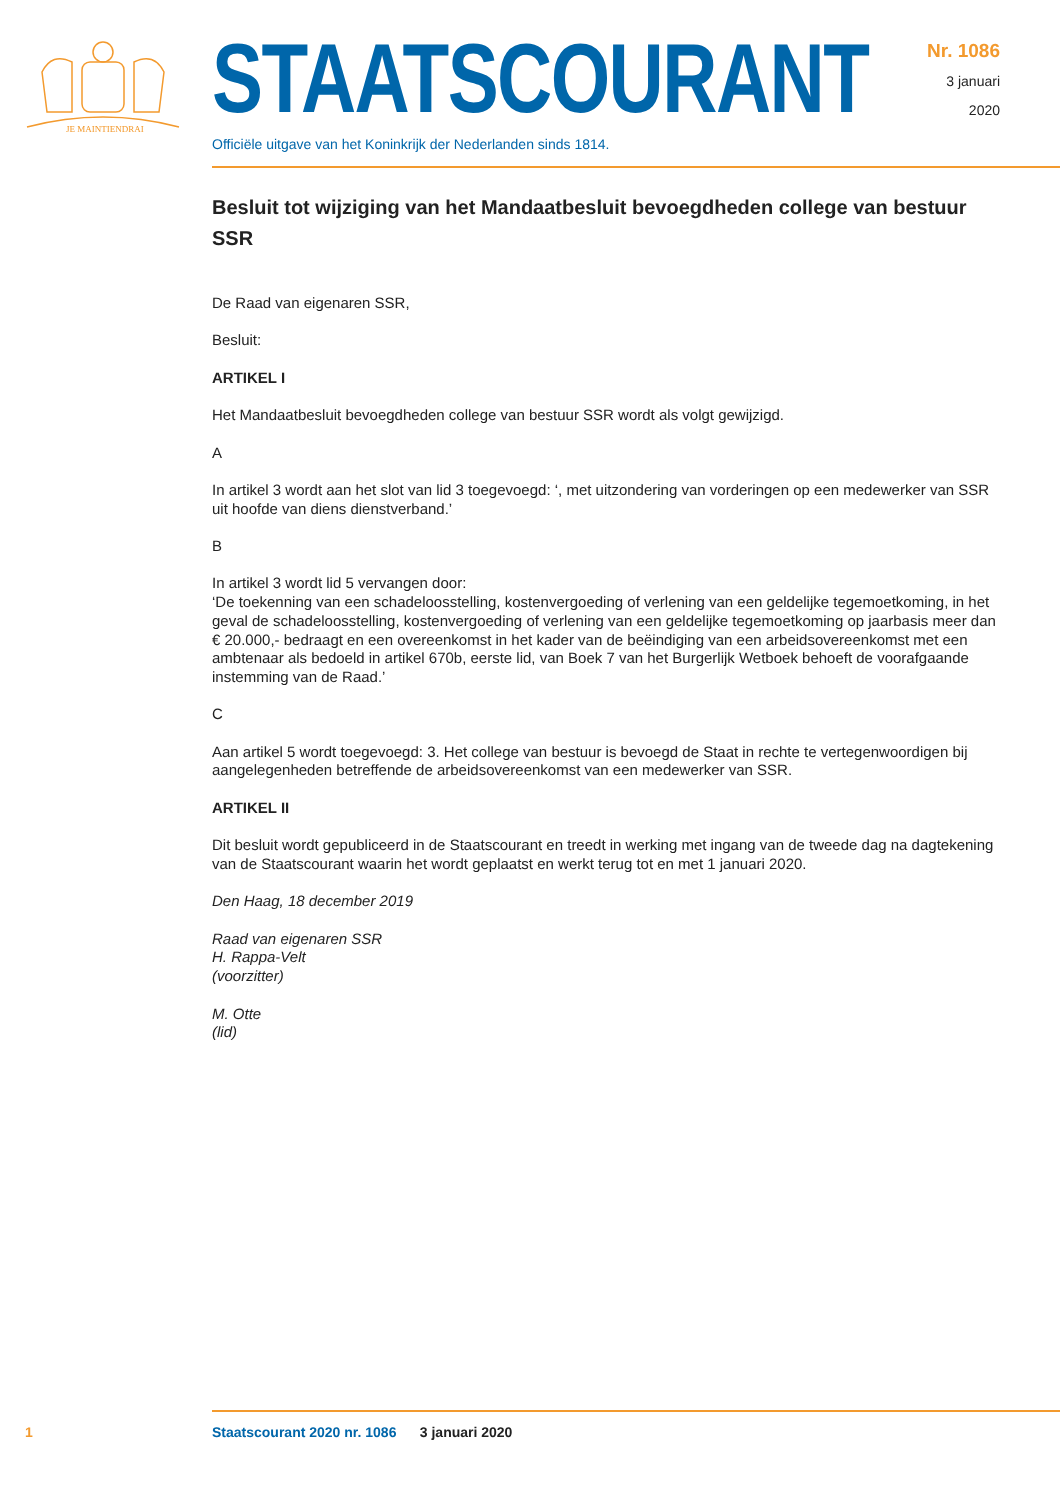JE MAINTIENDRAI
STAATSCOURANT
Officiële uitgave van het Koninkrijk der Nederlanden sinds 1814.
Nr. 1086
3 januari
2020
Besluit tot wijziging van het Mandaatbesluit bevoegdheden college van bestuur SSR
De Raad van eigenaren SSR,
Besluit:
ARTIKEL I
Het Mandaatbesluit bevoegdheden college van bestuur SSR wordt als volgt gewijzigd.
A
In artikel 3 wordt aan het slot van lid 3 toegevoegd: ‘, met uitzondering van vorderingen op een medewerker van SSR uit hoofde van diens dienstverband.’
B
In artikel 3 wordt lid 5 vervangen door:
‘De toekenning van een schadeloosstelling, kostenvergoeding of verlening van een geldelijke tegemoetkoming, in het geval de schadeloosstelling, kostenvergoeding of verlening van een geldelijke tegemoetkoming op jaarbasis meer dan € 20.000,- bedraagt en een overeenkomst in het kader van de beëindiging van een arbeidsovereenkomst met een ambtenaar als bedoeld in artikel 670b, eerste lid, van Boek 7 van het Burgerlijk Wetboek behoeft de voorafgaande instemming van de Raad.’
C
Aan artikel 5 wordt toegevoegd: 3. Het college van bestuur is bevoegd de Staat in rechte te vertegenwoordigen bij aangelegenheden betreffende de arbeidsovereenkomst van een medewerker van SSR.
ARTIKEL II
Dit besluit wordt gepubliceerd in de Staatscourant en treedt in werking met ingang van de tweede dag na dagtekening van de Staatscourant waarin het wordt geplaatst en werkt terug tot en met 1 januari 2020.
Den Haag, 18 december 2019
Raad van eigenaren SSR
H. Rappa-Velt
(voorzitter)
M. Otte
(lid)
1
Staatscourant 2020 nr. 1086 3 januari 2020